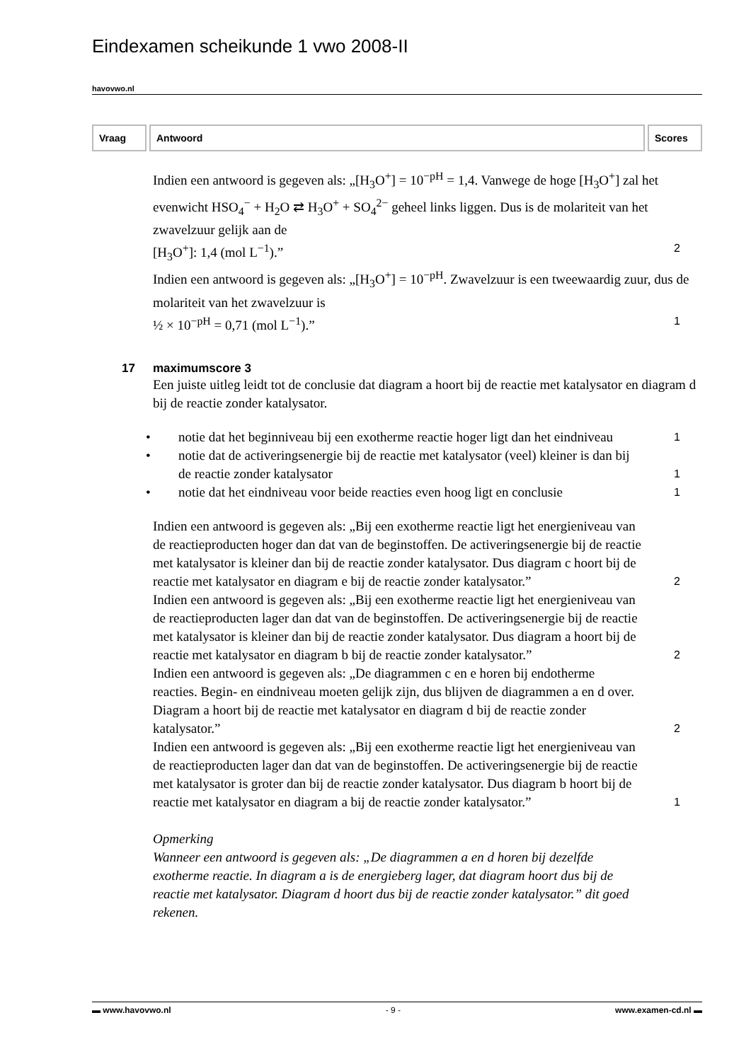Eindexamen scheikunde 1 vwo 2008-II
havovwo.nl
| Vraag | Antwoord | Scores |
| --- | --- | --- |
Indien een antwoord is gegeven als: „[H<sub>3</sub>O<sup>+</sup>] = 10<sup>−pH</sup> = 1,4. Vanwege de hoge [H<sub>3</sub>O<sup>+</sup>] zal het evenwicht HSO<sub>4</sub><sup>−</sup> + H<sub>2</sub>O ⇄ H<sub>3</sub>O<sup>+</sup> + SO<sub>4</sub><sup>2−</sup> geheel links liggen. Dus is de molariteit van het zwavelzuur gelijk aan de
[H<sub>3</sub>O<sup>+</sup>]: 1,4 (mol L<sup>−1</sup>).” 2
Indien een antwoord is gegeven als: „[H<sub>3</sub>O<sup>+</sup>] = 10<sup>−pH</sup>. Zwavelzuur is een tweewaardig zuur, dus de molariteit van het zwavelzuur is
½ × 10<sup>−pH</sup> = 0,71 (mol L<sup>−1</sup>).” 1
17 maximumscore 3
Een juiste uitleg leidt tot de conclusie dat diagram a hoort bij de reactie met katalysator en diagram d bij de reactie zonder katalysator.
• notie dat het beginniveau bij een exotherme reactie hoger ligt dan het eindniveau 1
• notie dat de activeringsenergie bij de reactie met katalysator (veel) kleiner is dan bij de reactie zonder katalysator 1
• notie dat het eindniveau voor beide reacties even hoog ligt en conclusie 1
Indien een antwoord is gegeven als: „Bij een exotherme reactie ligt het energieniveau van de reactieproducten hoger dan dat van de beginstoffen. De activeringsenergie bij de reactie met katalysator is kleiner dan bij de reactie zonder katalysator. Dus diagram c hoort bij de reactie met katalysator en diagram e bij de reactie zonder katalysator.” 2
Indien een antwoord is gegeven als: „Bij een exotherme reactie ligt het energieniveau van de reactieproducten lager dan dat van de beginstoffen. De activeringsenergie bij de reactie met katalysator is kleiner dan bij de reactie zonder katalysator. Dus diagram a hoort bij de reactie met katalysator en diagram b bij de reactie zonder katalysator.” 2
Indien een antwoord is gegeven als: „De diagrammen c en e horen bij endotherme reacties. Begin- en eindniveau moeten gelijk zijn, dus blijven de diagrammen a en d over. Diagram a hoort bij de reactie met katalysator en diagram d bij de reactie zonder katalysator.” 2
Indien een antwoord is gegeven als: „Bij een exotherme reactie ligt het energieniveau van de reactieproducten lager dan dat van de beginstoffen. De activeringsenergie bij de reactie met katalysator is groter dan bij de reactie zonder katalysator. Dus diagram b hoort bij de reactie met katalysator en diagram a bij de reactie zonder katalysator.” 1
Opmerking
Wanneer een antwoord is gegeven als: „De diagrammen a en d horen bij dezelfde exotherme reactie. In diagram a is de energieberg lager, dat diagram hoort dus bij de reactie met katalysator. Diagram d hoort dus bij de reactie zonder katalysator.” dit goed rekenen.
▬ www.havovwo.nl - 9 - www.examen-cd.nl ▬